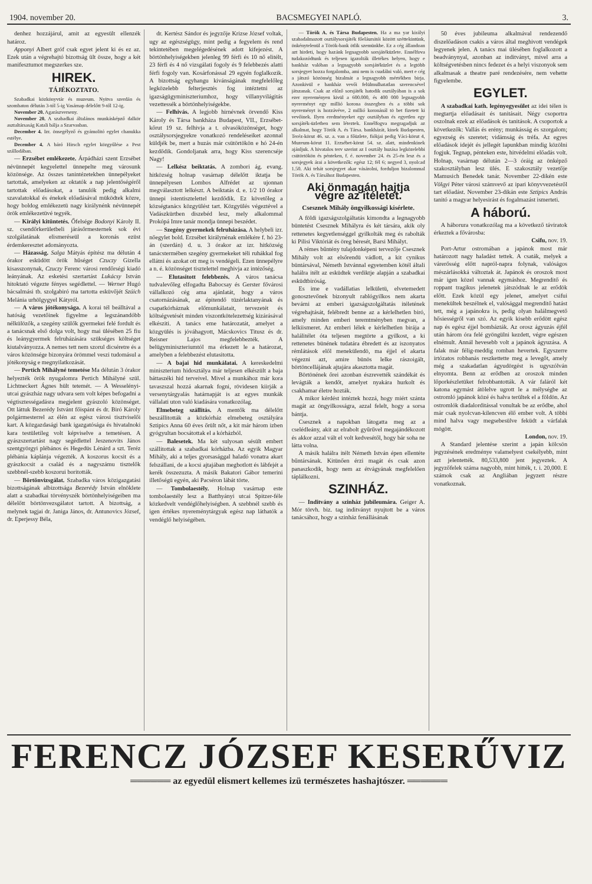1904. november 20. BACSMEGYEI NAPLÓ. 3.
denhez hozzájárul, amit az egyesült ellenzék határoz.
Apponyi Albert gróf csak egyet jelent ki és ez az. Ezek után a végrehajtó bizottság ült össze, hogy a két manifesztumot megszerkes sze.
HIREK.
TÁJÉKOZTATO.
Szabadkai közkönyvtár és muzeum. Nyitva szerdán és szombaton délután 3-tól 5-ig Vasárnap délelőtt 9-től 12-ig.
November 20. Agarászverseny.
November 20. A szabadkai általános munkásképző dalkör asztaltársaság Katali bálja a Szarvasban.
December 4. Izr. önsegélyző és gyámolitó egylet chanukka estélye.
December 4. A báró Hirsch egylet közgyűlése a Pest szállodában.
— Erzsébet emlékezete. Árpádházi szent Erzsébet névünnepét kegyelettel ünnepelte meg városunk közönsége. Az összes tanintézetekben ünnepélyeket tartottak, amelyeken az oktatók a nap jelentőségéről tartottak előadásokat, a tanulók pedig alkalmi szavalatokkal és énekek előadásával müködtek közre, hogy boldog emlékezetü nagy királynénk névünnepét örök emlékezetüvé tegyék.
— Királyi kitüntetés. Őfelsége Bodonyi Károly II. sz. csendőrkerületbeli járásőrmesternek sok évi szolgálatának elismeréseül a koronás ezüst érdemkeresztet adományozta.
— Házasság. Salga Mátyás építész ma délután 4 órakor esküdött örök hűséget Czuczy Gizella kisasszonynak, Czuczy Ferenc városi rendőrségi kiadó leányának. Az esketési szertartást Lukácsy István hitoktató végezte fényes segédlettel. — Werner Hugó bácsalmási tb. szolgabiró ma tartotta esküvőjét Szúich Melánia urhölgygyel Kátyról.
— A város jótékonysága. A korai tél beálltával a hatóság vezetőinek figyelme a legszánandóbb nélkülözők, a szegény szülők gyermekei felé fordult és a tanácsnak első dolga volt, hogy mai ülésében 25 fiu és leánygyermek felruházására szükséges költséget kiutalványozza. A nemes tett nem szorul dicséretre és a város közönsége bizonyára örömmel veszi tudomásul a jótékonyság e megnyilatkozását.
— Pertich Mihályné temetése Ma délután 3 órakor helyezték örök nyugalomra Pertich Mihályné szül. Lichtneckert Ágnes hült tetemét. — A Wesselényi-utcai gyászház nagy udvara sem volt képes befogadni a végtisztességadásra megjelent gyászoló közönséget. Ott láttuk Bezerédy Istvánt főispánt és dr. Biró Károly polgármesterrel az élén az egész városi tisztviselői kart. A közgazdasági bank igazgatósága és hivatalnoki kara testületileg volt képviselve a temetésen. A gyászszertartást nagy segédlettel Jeszenovits János szentgyörgyi plébános és Hegedüs Lénárd a szt. Teréz plébánia káplánja végezték. A koszorus kocsit és a gyászkocsit a család és a nagyszámu tisztelők szebbnél-szebb koszorui boritották.
— Börtönvizsgálat. Szabadka város közigazgatási bizottságának albizottsága Bezerédy István elnöklete alatt a szabadkai törvényszék börtönhelyiségeiben ma délelőtt börtönvezsgálatot tartott. A bizottság, a melynek tagjai dr. Janiga János, dr. Antunovics József, dr. Eperjessy Béla,
dr. Kertész Sándor és jegyzője Krizse József voltak, ugy az egészségügy, mint pedig a fegyelem és rend tekintetében megelégedésének adott kifejezést. A börtönhelyiségekben jelenleg 99 férfi és 10 nő elitélt, 23 férfi és 4 nő vizsgálati fogoly és 9 felebbezés alatti férfi fogoly van. Kosárfonással 29 egyén foglalkozik. A bizottság egyhangu kivánságának megfelelőleg legközelebb felterjesztés fog intéztetni az igazságügyminiszteriumhoz, hogy villanyvilágitás vezettessék a börtönhelyiségekbe.
— Felhivás. A legjobb hirnévnek örvendő Kiss Károly és Társa bankháza Budapest, VII., Erzsébet-kőrut 19 sz. felhivja a t. olvasóközönséget, hogy osztálysorsjegyekre vonatkozó rendeléseiket azonnal küldjék be, mert a huzás már csütörtökön e hó 24-én kezdődik. Gondoljanak arra, hogy Kiss szerencséje Nagy!
— Lelkész beiktatás. A zombori ág. evang. hitközség holnap vasárnap délelőtt iktatja be ünnepélyesen Lombos Alfrédet az ujonnan megválasztott lelkészt. A beiktatás d. e. 1/2 10 órakor ünnepi istentisztelettel kezdődik. Ez követőleg a községtanács közgyülést tart. Közgyülés végeztével a Vadászkürtben diszebéd lesz, mely alkalommal Prokópá Imre tanár mondja ünnepi beszédet.
— Szegény gyermekek felruházása. A helybeli izr. nőegylet bold. Erzsébet királynénak emlékére f. hó 23-án (szerdán) d. u. 3 órakor az izr. hitközség tanácstermében szegény gyermekeket téli ruhákkal fog ellátni és azokat ott meg is vendégeli. Ezen ünnepélyre a n. é. közönséget tisztelettel meghivja az intézőség.
— Elutasitott felebbezés. A város tanácsa tudvalevőleg elfogadta Babocsay és Gerster fővárosi vállalkozó cég ama ajánlatát, hogy a város csatornázásának, az épitendő tüzérlaktanyának és csapatkórháznak előmunkálatait, tervezetét és költségvetését minden viszontkötelezettség kizárásával elkésziti. A tanács eme határozatát, amelyet a közgyülés is jóváhagyott, Mácskovics Titusz és dr. Reisner Lajos megfelebbezték. A belügyminiszteriumtól ma érkezett le a határozat, amelyben a felebbezést elutasitotta.
— A bajai hid munkálatai. A kereskedelmi miniszterium hidosztálya már teljesen elkészült a baja báttaszéki hid terveivel. Mivel a munkához már kora tavaszszal hozzá akarnak fogni, rövidesen kiirják a versenytárgyalás határnapját is az egyes munkák vállalati uton való kiadására vonatkozólag.
Elmebeteg szállitás. A mentők ma délelőtt beszállitották a közkórház elmebeteg osztályára Sztipics Anna 60 éves őrült nőt, a kit már három izben gyógyultan bocsátottak el a kórházból.
— Balesetek. Ma két sulyosan sésült embert szállitottak a szabadkai kórházba. Az egyik Magyar Mihály, aki a teljes gyorsasággal haladó vonatra akart felszállani, de a kocsi ajtajában megbotlott és lábfejét a kerék összezuzta. A másik Bakatori Gábor temerini illetőségü egyén, aki Pacséron lábát törte.
— Tombolaestély. Holnap vasárnap este tombolaestély lesz a Batthyányi utcai Spitzer-féle közkedvelt vendéglőhelyiségben. A szebbnél szebb és igen értékes nyereménytárgyak egész nap láthatók a vendéglő helyiségében.
— Török A. és Társa Budapesten. Ha a ma yar királyi szabadalmazott osztálysorsjáték főeláursitói között széttekintünk, önkénytelenül a Török-bank ötlik szemünkbe. Ez a cég állandoan azt hirdeti, hogy hazánk legnagyobb sorsjátéküzlete. Ennélfova tudakozódtunk és teljesen igazolták illetékes helyen, hogy e bankház valóban a legnagyobb sorsjátéküzlet és a legtöbb sorsjegyet hozza forgalomba, ami nem is csudálni való, mert e cég a játszó közönség bizalmát a legnagyobb mértékben birja. Azonkivül e bankház vevői felülmulhatatlan szerencsével játszanak. Csak az előző sorsjáték hatodik osztályában is a sok ezer nyereményen kivül a 600.000, és 400 000 legnagyobb nyereményt egy millió korona összegben és a többi sok nyereményt is hozzávéve, 2 millió koronánál tö bet fizetett ki vevőinek. Ilyen eredményeket egy osztályban és egyetlen egy sorsjáték-üzletben sem léteztek. Ennélfogva megragadjuk az alkalmat, hogy Török A. és Társa. bankházát, kinek Budapesten, Teréz-körut 46. sz. a. van a főüzlete, fiókjai pedig Váci-körut 4, Muzeum-körut 11. Erzsébet-körut 54. sz. alatt, mindenkinek ajánljuk. A hivatalos terv szerint az I osztály huzása legközelebbi csütörtökön és pénteken, f. é. november 24. és 25-én lesz és a sorsjegyek árai a következők: egész 12; fél 6; negyed 3, nyolcad 1.50. Aki tehát sorsjegyet akar vásárolni, forduljon bizalommal Török A. és Társához Budapesten.
Aki önmagán hajtja végre az itéletet.
Csesznek Mihály öngyilkossági kisérlete.
A földi igazságszolgáltatás kimondta a legnagyobb büntetést Csesznek Mihályra és két társára, akik oly rettenetes kegyetlenséggel gyilkolták meg és rabolták ki Pilisi Viktóriát és öreg béresét, Barsi Mihályt.
A rémes bűntény tulajdonképeni tervezője Csesznek Mihály volt az elsőrendü vádlott, a kit cynikus büntársával, Németh Istvánnal egyetemben kötél általi halálra itélt az esküdtek verdiktje alapján a szabadkai esküdtbiróság.
Es ime e vadállatias lelkületü, elvetemedett gonosztevőnek bizonyult rablógyilkos nem akarta bevárni az emberi igazságszolgáltatás itéletének végrehajtását, felébredt benne az a kérlelhetlen biró, amely minden emberi teremtményben megvan, a lelkiismeret. Az emberi lélek e kérlelhetlen birája a halálitélet óta teljesen megtörte a gyilkost, a ki rettenetes bünének tudatára ébredett és az iszonyatos rémlátások elől menekülendö, ma éjjel el akarta végezni azt, amire bünös lelke rászoigált, börtöncellájának ajtajára akasztotta magát.
Börtönének őrei azonban észrevették szándékát és levágták a kendőt, amelyet nyakára hurkolt és csakhamar életre hozták.
A mikor kérdést intéztek hozzá, hogy miért szánta magát az öngyilkosságra, azzal felelt, hogy a sorsa bántja.
Csesznek a napokban látogatta meg az a cselédleány, akit az elrabolt gyűrűvel megajándékozott és akkor azzal vált el volt kedvesétől, hogy bár soha ne látta volna.
A másik halálra itélt Németh István épen ellentéte bűntársának. Kitünően érzi magát és csak azon panaszkodik, hogy nem az étvágyának megfelelően táplálkozni.
SZINHÁZ.
— Inditvány a szinház jubileumára. Geiger A. Mór törvh. biz. tag inditványt nyujtott be a város tanácsához, hogy a szinház fenállásának
50 éves jubileuma alkalmával rendezendő diszelőadáson csakis a város által meghivott vendégek legyenek jelen. A tanács mai ülésében foglalkozott a beadványnyal, azonban az inditványt, mivel arra a költségvetésben nincs fedezet és a helyi viszonyok sem alkalmasak a theatre paré rendezésére, nem vehette figyelembe.
EGYLET.
A szabadkai kath. legényegyesület az idei télen is megtartja előadásait és tanitásait. Négy csoportra oszolnak ezek az előadások és tanitások. A csoportok a következők: Vallás és erény; munkásság és szorgalom; egyezség és szeretet; vidámság és tréfa. Az egyes előadások idejét és jellegét lapunkban mindig közölni fogjuk. Tegnap, pénteken este, hitvédelmi előadás volt. Holnap, vasárnap délután 2—3 óráig az önképző szakosztályban lesz ülés. E szakosztály vezetője Mamusich Benedek tanár. November 22-dikén este Völgyi Péter városi számvevő az ipari könyvvezetésről tart előadást. November 23-dikán este Sztipics András tanitó a magyar helyesirást és fogalmazást ismerteti.
A háború.
A háborura vonatkozólag ma a következő táviratok érkeztek a fővárosba:
Csifu, nov. 19.
Port-Artur ostromában a japánok most már határozott nagy haladást tettek. A csaták, melyek a várerősség előtt napról-napra folynak, valóságos mészárlásokká változtak át. Japánok és oroszok most már igen közel vannak egymáshoz. Megrenditő és roppant tragikus jelenetek játszódnak le az erődök előtt. Ezek közül egy jelenet, amelyet csifui menekültek beszélnek el, valósággal megrenditő hatást tett, még a japánokra is, pedig olyan halálmegvető hősiességről van szó. Az egyik kisebb erődött egész nap és egész éjjel bombázták. Az orosz ágyuzás éjfél után három óra felé gyöngülni kezdett, végre egészen elnémult. Annál hevesebb volt a japánok ágyuzása. A falak már félig-meddig romban hevertek. Egyszerre irtózatos robbanás reszkettette meg a levegőt, amely még a szakadatlan ágyudörgést is ugyszólván elnyomta. Benn az erődben az oroszok minden lőporkészletüket felrobbantották. A vár faláról két katona egymást átölelve ugrott le a mélységbe az ostromló japánok közé és halva terültek el a földön. Az ostromlók diadalorditással vonultak be az erődbe, ahol már csak nyolcvan-kilencven élő ember volt. A többi mind halva vagy megsebesülve feküdt a várfalak mögött.
London, nov. 19.
A Standard jelentése szerint a japán kölcsön jegyzésének eredménye valamelyest csekélyebb, mint azt jelentették. 80,533,800 jent jegyeztek. A jegyzőfelek száma nagyobb, mint hitték, t. i. 20,000. E számok csak az Angliában jegyzett részre vonatkoznak.
FERENCZ JÓZSEF KESERŰVIZ
══════ az egyedül elismert kellemes izü természetes hashajtószer. ══════